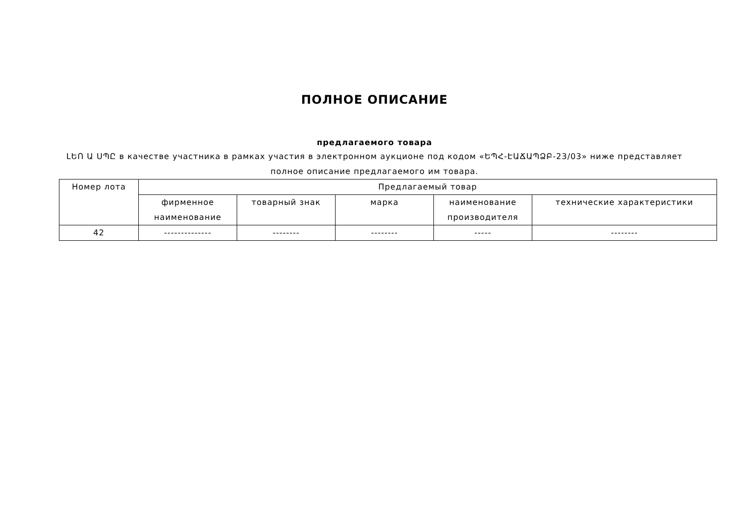ПОЛНОЕ ОПИСАНИЕ
предлагаемого товара
ԼԵՈ Ա ՍՊԸ в качестве участника в рамках участия в электронном аукционе под кодом «ԵՊՀ-ԷԱՃԱՊՁԲ-23/03» ниже представляет полное описание предлагаемого им товара.
| Номер лота | Предлагаемый товар | | | | |
| --- | --- | --- | --- | --- | --- |
| | фирменное наименование | товарный знак | марка | наименование производителя | технические характеристики |
| 42 | -------------- | -------- | -------- | ----- | -------- |